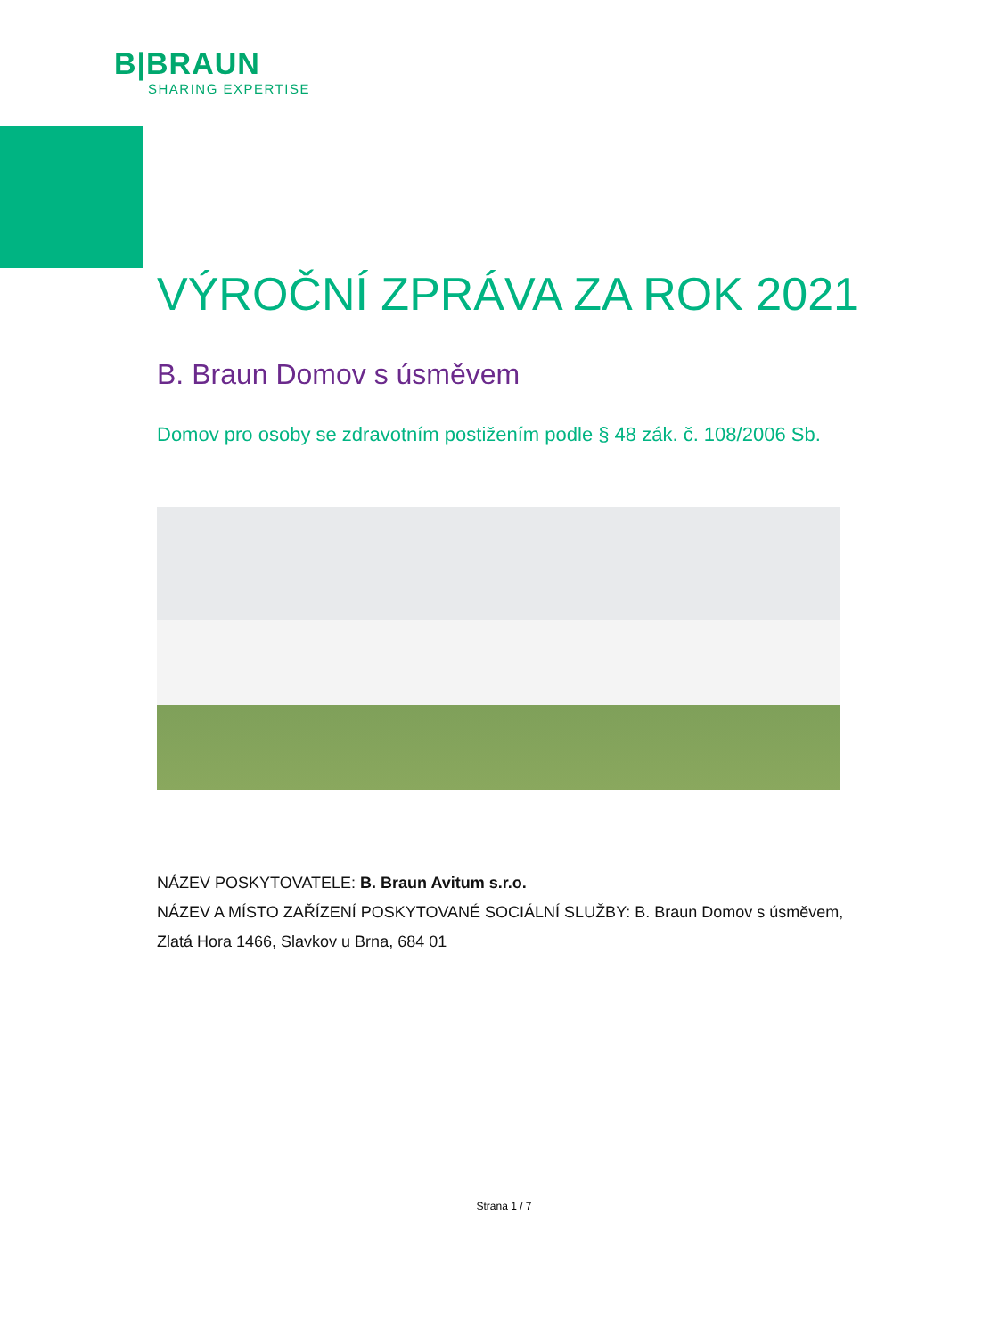B|BRAUN
SHARING EXPERTISE
VÝROČNÍ ZPRÁVA ZA ROK 2021
B. Braun Domov s úsměvem
Domov pro osoby se zdravotním postižením podle § 48 zák. č. 108/2006 Sb.
NÁZEV POSKYTOVATELE: B. Braun Avitum s.r.o.
NÁZEV A MÍSTO ZAŘÍZENÍ POSKYTOVANÉ SOCIÁLNÍ SLUŽBY: B. Braun Domov s úsměvem, Zlatá Hora 1466, Slavkov u Brna, 684 01
Strana 1 / 7